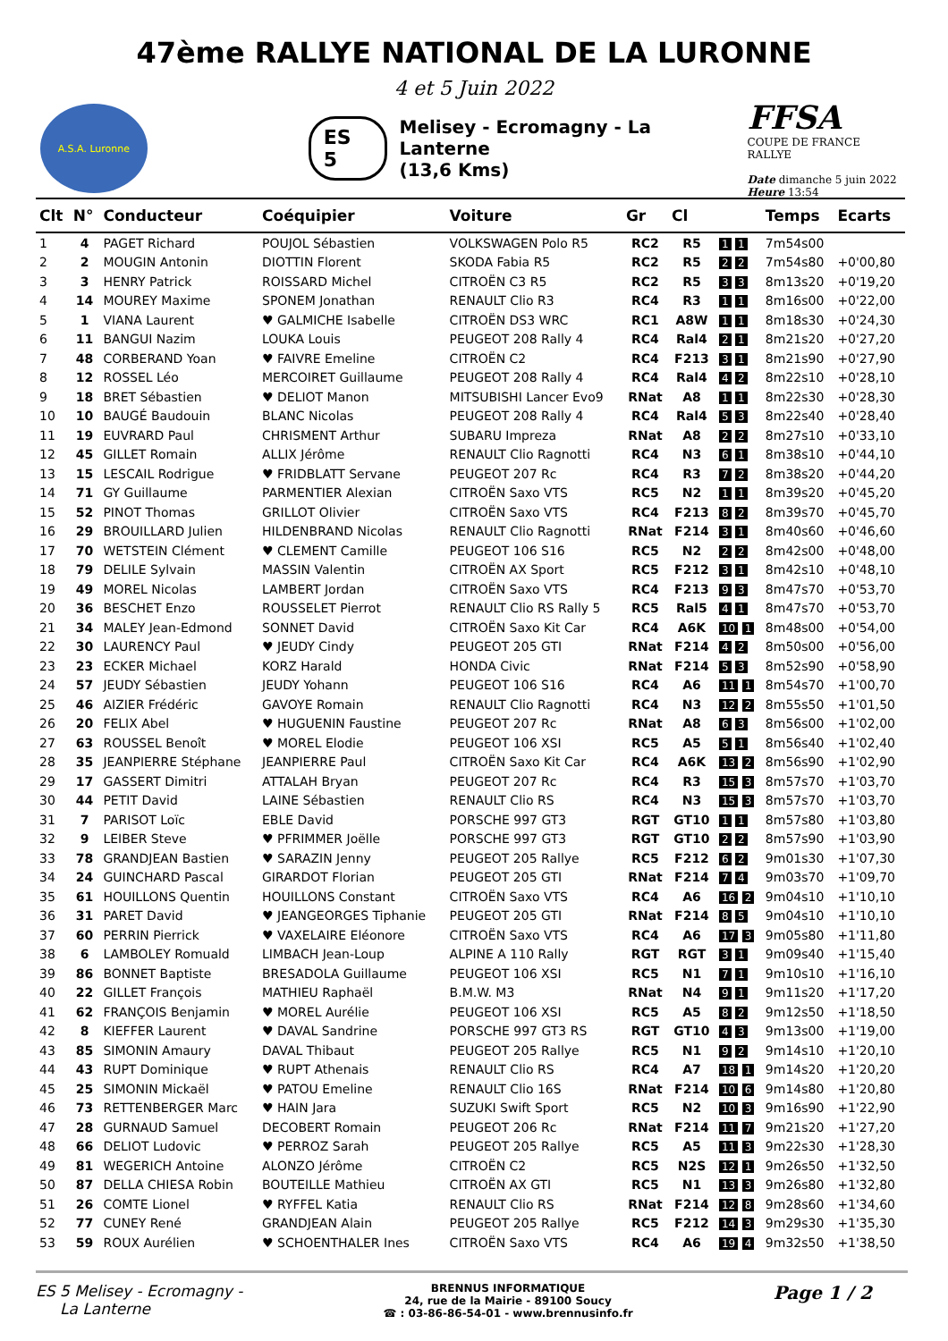47ème RALLYE NATIONAL DE LA LURONNE
4 et 5 Juin 2022
A.S.A. Luronne
ES 5
Melisey - Ecromagny - La Lanterne
(13,6 Kms)
FFSA
COUPE DE FRANCE RALLYE
Date dimanche 5 juin 2022
Heure 13:54
| Clt | N° | Conducteur | Coéquipier | Voiture | Gr | Cl | | Temps | Ecarts |
| --- | --- | --- | --- | --- | --- | --- | --- | --- | --- |
| 1 | 4 | PAGET Richard | POUJOL Sébastien | VOLKSWAGEN Polo R5 | RC2 | R5 | 1 1 | 7m54s00 | |
| 2 | 2 | MOUGIN Antonin | DIOTTIN Florent | SKODA Fabia R5 | RC2 | R5 | 2 2 | 7m54s80 | +0'00,80 |
| 3 | 3 | HENRY Patrick | ROISSARD Michel | CITROËN C3 R5 | RC2 | R5 | 3 3 | 8m13s20 | +0'19,20 |
| 4 | 14 | MOUREY Maxime | SPONEM Jonathan | RENAULT Clio R3 | RC4 | R3 | 1 1 | 8m16s00 | +0'22,00 |
| 5 | 1 | VIANA Laurent | ♥ GALMICHE Isabelle | CITROËN DS3 WRC | RC1 | A8W | 1 1 | 8m18s30 | +0'24,30 |
| 6 | 11 | BANGUI Nazim | LOUKA Louis | PEUGEOT 208 Rally 4 | RC4 | Ral4 | 2 1 | 8m21s20 | +0'27,20 |
| 7 | 48 | CORBERAND Yoan | ♥ FAIVRE Emeline | CITROËN C2 | RC4 | F213 | 3 1 | 8m21s90 | +0'27,90 |
| 8 | 12 | ROSSEL Léo | MERCOIRET Guillaume | PEUGEOT 208 Rally 4 | RC4 | Ral4 | 4 2 | 8m22s10 | +0'28,10 |
| 9 | 18 | BRET Sébastien | ♥ DELIOT Manon | MITSUBISHI Lancer Evo9 | RNat | A8 | 1 1 | 8m22s30 | +0'28,30 |
| 10 | 10 | BAUGÉ Baudouin | BLANC Nicolas | PEUGEOT 208 Rally 4 | RC4 | Ral4 | 5 3 | 8m22s40 | +0'28,40 |
| 11 | 19 | EUVRARD Paul | CHRISMENT Arthur | SUBARU Impreza | RNat | A8 | 2 2 | 8m27s10 | +0'33,10 |
| 12 | 45 | GILLET Romain | ALLIX Jérôme | RENAULT Clio Ragnotti | RC4 | N3 | 6 1 | 8m38s10 | +0'44,10 |
| 13 | 15 | LESCAIL Rodrigue | ♥ FRIDBLATT Servane | PEUGEOT 207 Rc | RC4 | R3 | 7 2 | 8m38s20 | +0'44,20 |
| 14 | 71 | GY Guillaume | PARMENTIER Alexian | CITROËN Saxo VTS | RC5 | N2 | 1 1 | 8m39s20 | +0'45,20 |
| 15 | 52 | PINOT Thomas | GRILLOT Olivier | CITROËN Saxo VTS | RC4 | F213 | 8 2 | 8m39s70 | +0'45,70 |
| 16 | 29 | BROUILLARD Julien | HILDENBRAND Nicolas | RENAULT Clio Ragnotti | RNat | F214 | 3 1 | 8m40s60 | +0'46,60 |
| 17 | 70 | WETSTEIN Clément | ♥ CLEMENT Camille | PEUGEOT 106 S16 | RC5 | N2 | 2 2 | 8m42s00 | +0'48,00 |
| 18 | 79 | DELILE Sylvain | MASSIN Valentin | CITROËN AX Sport | RC5 | F212 | 3 1 | 8m42s10 | +0'48,10 |
| 19 | 49 | MOREL Nicolas | LAMBERT Jordan | CITROËN Saxo VTS | RC4 | F213 | 9 3 | 8m47s70 | +0'53,70 |
| 20 | 36 | BESCHET Enzo | ROUSSELET Pierrot | RENAULT Clio RS Rally 5 | RC5 | Ral5 | 4 1 | 8m47s70 | +0'53,70 |
| 21 | 34 | MALEY Jean-Edmond | SONNET David | CITROËN Saxo Kit Car | RC4 | A6K | 10 1 | 8m48s00 | +0'54,00 |
| 22 | 30 | LAURENCY Paul | ♥ JEUDY Cindy | PEUGEOT 205 GTI | RNat | F214 | 4 2 | 8m50s00 | +0'56,00 |
| 23 | 23 | ECKER Michael | KORZ Harald | HONDA Civic | RNat | F214 | 5 3 | 8m52s90 | +0'58,90 |
| 24 | 57 | JEUDY Sébastien | JEUDY Yohann | PEUGEOT 106 S16 | RC4 | A6 | 11 1 | 8m54s70 | +1'00,70 |
| 25 | 46 | AIZIER Frédéric | GAVOYE Romain | RENAULT Clio Ragnotti | RC4 | N3 | 12 2 | 8m55s50 | +1'01,50 |
| 26 | 20 | FELIX Abel | ♥ HUGUENIN Faustine | PEUGEOT 207 Rc | RNat | A8 | 6 3 | 8m56s00 | +1'02,00 |
| 27 | 63 | ROUSSEL Benoît | ♥ MOREL Elodie | PEUGEOT 106 XSI | RC5 | A5 | 5 1 | 8m56s40 | +1'02,40 |
| 28 | 35 | JEANPIERRE Stéphane | JEANPIERRE Paul | CITROËN Saxo Kit Car | RC4 | A6K | 13 2 | 8m56s90 | +1'02,90 |
| 29 | 17 | GASSERT Dimitri | ATTALAH Bryan | PEUGEOT 207 Rc | RC4 | R3 | 15 3 | 8m57s70 | +1'03,70 |
| 30 | 44 | PETIT David | LAINE Sébastien | RENAULT Clio RS | RC4 | N3 | 15 3 | 8m57s70 | +1'03,70 |
| 31 | 7 | PARISOT Loïc | EBLE David | PORSCHE 997 GT3 | RGT | GT10 | 1 1 | 8m57s80 | +1'03,80 |
| 32 | 9 | LEIBER Steve | ♥ PFRIMMER Joëlle | PORSCHE 997 GT3 | RGT | GT10 | 2 2 | 8m57s90 | +1'03,90 |
| 33 | 78 | GRANDJEAN Bastien | ♥ SARAZIN Jenny | PEUGEOT 205 Rallye | RC5 | F212 | 6 2 | 9m01s30 | +1'07,30 |
| 34 | 24 | GUINCHARD Pascal | GIRARDOT Florian | PEUGEOT 205 GTI | RNat | F214 | 7 4 | 9m03s70 | +1'09,70 |
| 35 | 61 | HOUILLONS Quentin | HOUILLONS Constant | CITROËN Saxo VTS | RC4 | A6 | 16 2 | 9m04s10 | +1'10,10 |
| 36 | 31 | PARET David | ♥ JEANGEORGES Tiphanie | PEUGEOT 205 GTI | RNat | F214 | 8 5 | 9m04s10 | +1'10,10 |
| 37 | 60 | PERRIN Pierrick | ♥ VAXELAIRE Eléonore | CITROËN Saxo VTS | RC4 | A6 | 17 3 | 9m05s80 | +1'11,80 |
| 38 | 6 | LAMBOLEY Romuald | LIMBACH Jean-Loup | ALPINE A 110 Rally | RGT | RGT | 3 1 | 9m09s40 | +1'15,40 |
| 39 | 86 | BONNET Baptiste | BRESADOLA Guillaume | PEUGEOT 106 XSI | RC5 | N1 | 7 1 | 9m10s10 | +1'16,10 |
| 40 | 22 | GILLET François | MATHIEU Raphaël | B.M.W. M3 | RNat | N4 | 9 1 | 9m11s20 | +1'17,20 |
| 41 | 62 | FRANÇOIS Benjamin | ♥ MOREL Aurélie | PEUGEOT 106 XSI | RC5 | A5 | 8 2 | 9m12s50 | +1'18,50 |
| 42 | 8 | KIEFFER Laurent | ♥ DAVAL Sandrine | PORSCHE 997 GT3 RS | RGT | GT10 | 4 3 | 9m13s00 | +1'19,00 |
| 43 | 85 | SIMONIN Amaury | DAVAL Thibaut | PEUGEOT 205 Rallye | RC5 | N1 | 9 2 | 9m14s10 | +1'20,10 |
| 44 | 43 | RUPT Dominique | ♥ RUPT Athenais | RENAULT Clio RS | RC4 | A7 | 18 1 | 9m14s20 | +1'20,20 |
| 45 | 25 | SIMONIN Mickaël | ♥ PATOU Emeline | RENAULT Clio 16S | RNat | F214 | 10 6 | 9m14s80 | +1'20,80 |
| 46 | 73 | RETTENBERGER Marc | ♥ HAIN Jara | SUZUKI Swift Sport | RC5 | N2 | 10 3 | 9m16s90 | +1'22,90 |
| 47 | 28 | GURNAUD Samuel | DECOBERT Romain | PEUGEOT 206 Rc | RNat | F214 | 11 7 | 9m21s20 | +1'27,20 |
| 48 | 66 | DELIOT Ludovic | ♥ PERROZ Sarah | PEUGEOT 205 Rallye | RC5 | A5 | 11 3 | 9m22s30 | +1'28,30 |
| 49 | 81 | WEGERICH Antoine | ALONZO Jérôme | CITROËN C2 | RC5 | N2S | 12 1 | 9m26s50 | +1'32,50 |
| 50 | 87 | DELLA CHIESA Robin | BOUTEILLE Mathieu | CITROËN AX GTI | RC5 | N1 | 13 3 | 9m26s80 | +1'32,80 |
| 51 | 26 | COMTE Lionel | ♥ RYFFEL Katia | RENAULT Clio RS | RNat | F214 | 12 8 | 9m28s60 | +1'34,60 |
| 52 | 77 | CUNEY René | GRANDJEAN Alain | PEUGEOT 205 Rallye | RC5 | F212 | 14 3 | 9m29s30 | +1'35,30 |
| 53 | 59 | ROUX Aurélien | ♥ SCHOENTHALER Ines | CITROËN Saxo VTS | RC4 | A6 | 19 4 | 9m32s50 | +1'38,50 |
ES 5 Melisey - Ecromagny -
La Lanterne
BRENNUS INFORMATIQUE
24, rue de la Mairie - 89100 Soucy
☎ : 03-86-86-54-01 - www.brennusinfo.fr
Page 1 / 2